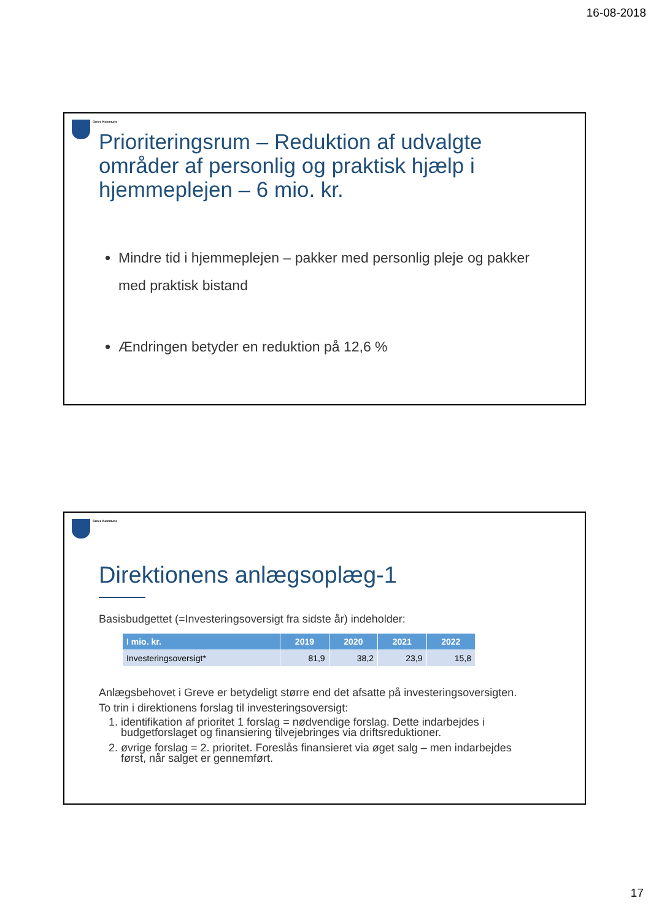16-08-2018
Greve Kommune
Prioriteringsrum – Reduktion af udvalgte områder af personlig og praktisk hjælp i hjemmeplejen – 6 mio. kr.
Mindre tid i hjemmeplejen – pakker med personlig pleje og pakker med praktisk bistand
Ændringen betyder en reduktion på 12,6 %
Greve Kommune
Direktionens anlægsoplæg-1
Basisbudgettet (=Investeringsoversigt fra sidste år) indeholder:
| I mio. kr. | 2019 | 2020 | 2021 | 2022 |
| --- | --- | --- | --- | --- |
| Investeringsoversigt* | 81,9 | 38,2 | 23,9 | 15,8 |
Anlægsbehovet i Greve er betydeligt større end det afsatte på investeringsoversigten.
To trin i direktionens forslag til investeringsoversigt:
1. identifikation af prioritet 1 forslag = nødvendige forslag. Dette indarbejdes i budgetforslaget og finansiering tilvejebringes via driftsreduktioner.
2. øvrige forslag = 2. prioritet. Foreslås finansieret via øget salg – men indarbejdes først, når salget er gennemført.
17